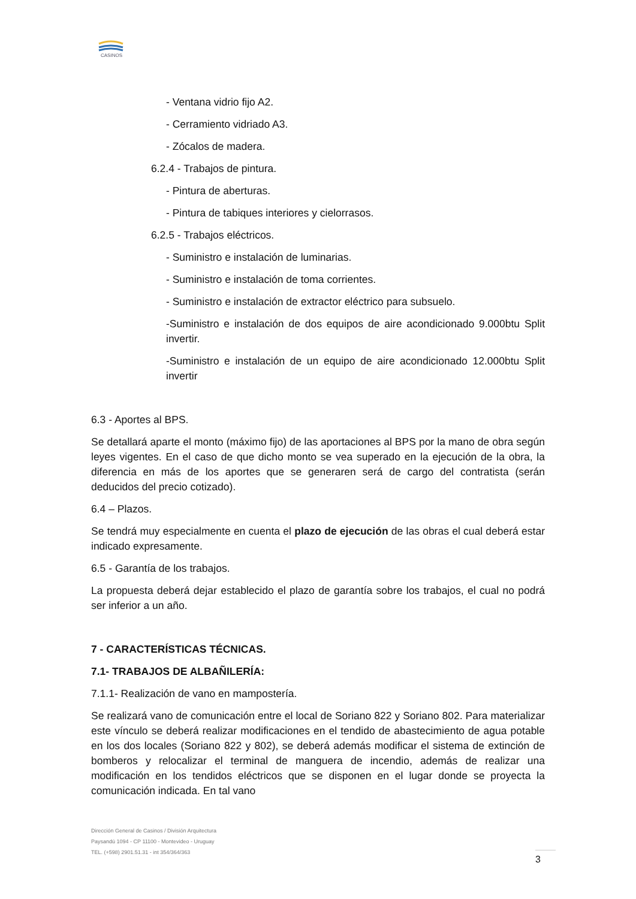CASINOS
- Ventana vidrio fijo A2.
- Cerramiento vidriado A3.
- Zócalos de madera.
6.2.4 - Trabajos de pintura.
- Pintura de aberturas.
- Pintura de tabiques interiores y cielorrasos.
6.2.5 - Trabajos eléctricos.
- Suministro e instalación de luminarias.
- Suministro e instalación de toma corrientes.
- Suministro e instalación de extractor eléctrico para subsuelo.
-Suministro e instalación de dos equipos de aire acondicionado 9.000btu Split invertir.
-Suministro e instalación de un equipo de aire acondicionado 12.000btu Split invertir
6.3 - Aportes al BPS.
Se detallará aparte el monto (máximo fijo) de las aportaciones al BPS por la mano de obra según leyes vigentes. En el caso de que dicho monto se vea superado en la ejecución de la obra, la diferencia en más de los aportes que se generaren será de cargo del contratista (serán deducidos del precio cotizado).
6.4 – Plazos.
Se tendrá muy especialmente en cuenta el plazo de ejecución de las obras el cual deberá estar indicado expresamente.
6.5 - Garantía de los trabajos.
La propuesta deberá dejar establecido el plazo de garantía sobre los trabajos, el cual no podrá ser inferior a un año.
7 - CARACTERÍSTICAS TÉCNICAS.
7.1- TRABAJOS DE ALBAÑILERÍA:
7.1.1- Realización de vano en mampostería.
Se realizará vano de comunicación entre el local de Soriano 822 y Soriano 802. Para materializar este vínculo se deberá realizar modificaciones en el tendido de abastecimiento de agua potable en los dos locales (Soriano 822 y 802), se deberá además modificar el sistema de extinción de bomberos y relocalizar el terminal de manguera de incendio, además de realizar una modificación en los tendidos eléctricos que se disponen en el lugar donde se proyecta la comunicación indicada. En tal vano
Dirección General de Casinos / División Arquitectura
Paysandú 1094 - CP 11100 - Montevideo - Uruguay
TEL. (+598) 2901.51.31 - int 354/364/363
3